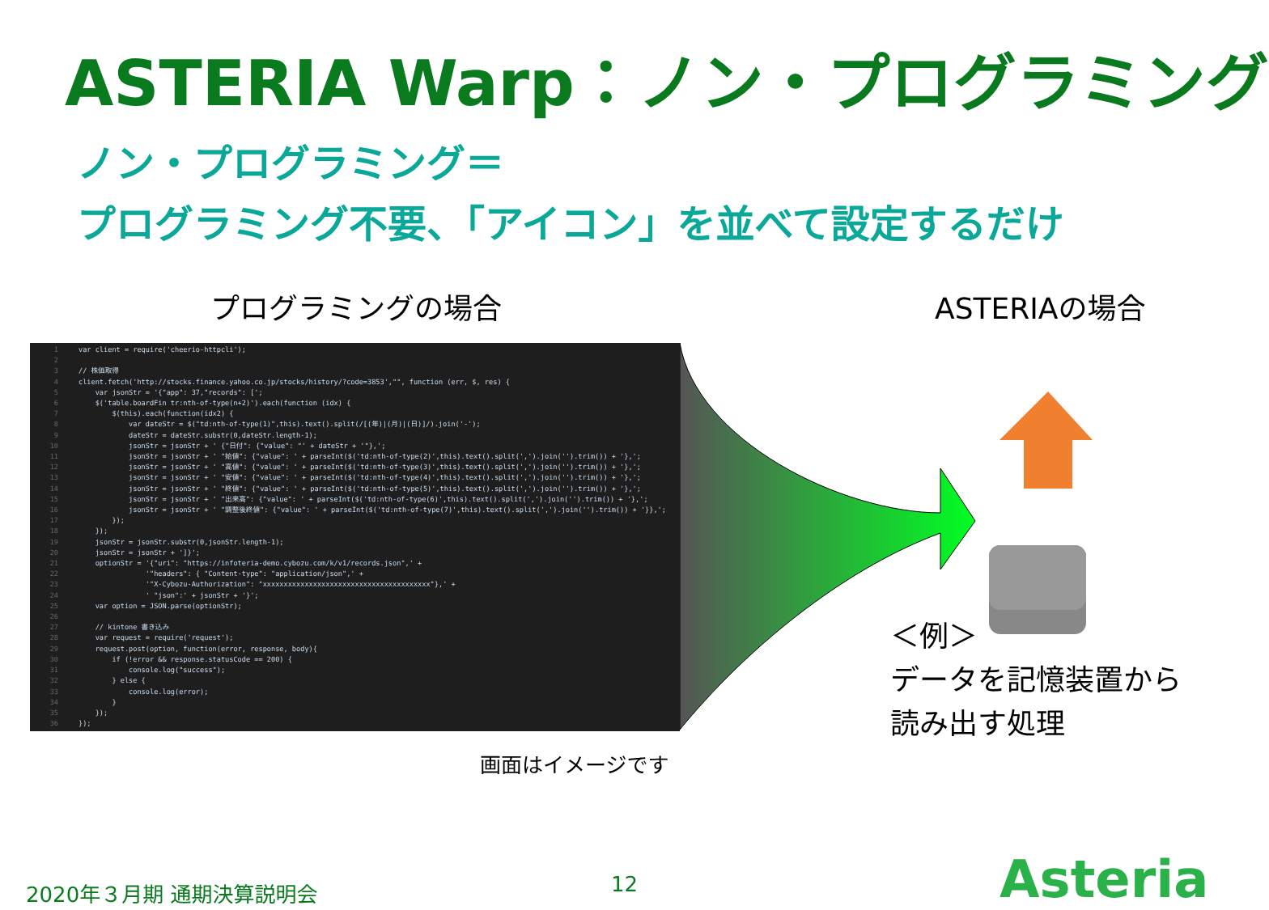ASTERIA Warp：ノン・プログラミング
ノン・プログラミング＝
プログラミング不要、「アイコン」を並べて設定するだけ
プログラミングの場合 ASTERIAの場合
1 var client = require('cheerio-httpcli'); 2 3 // 株価取得 4 client.fetch('http://stocks.finance.yahoo.co.jp/stocks/history/?code=3853',"", function (err, $, res) { 5 var jsonStr = '{"app": 37,"records": ['; 6 $('table.boardFin tr:nth-of-type(n+2)').each(function (idx) { 7 $(this).each(function(idx2) { 8 var dateStr = $("td:nth-of-type(1)",this).text().split(/[(年)|(月)|(日)]/).join('-'); 9 dateStr = dateStr.substr(0,dateStr.length-1); 10 jsonStr = jsonStr + ' {"日付": {"value": "' + dateStr + '"},'; 11 jsonStr = jsonStr + ' "始値": {"value": ' + parseInt($('td:nth-of-type(2)',this).text().split(',').join('').trim()) + '},'; 12 jsonStr = jsonStr + ' "高値": {"value": ' + parseInt($('td:nth-of-type(3)',this).text().split(',').join('').trim()) + '},'; 13 jsonStr = jsonStr + ' "安値": {"value": ' + parseInt($('td:nth-of-type(4)',this).text().split(',').join('').trim()) + '},'; 14 jsonStr = jsonStr + ' "終値": {"value": ' + parseInt($('td:nth-of-type(5)',this).text().split(',').join('').trim()) + '},'; 15 jsonStr = jsonStr + ' "出来高": {"value": ' + parseInt($('td:nth-of-type(6)',this).text().split(',').join('').trim()) + '},'; 16 jsonStr = jsonStr + ' "調整後終値": {"value": ' + parseInt($('td:nth-of-type(7)',this).text().split(',').join('').trim()) + '}},'; 17 }); 18 }); 19 jsonStr = jsonStr.substr(0,jsonStr.length-1); 20 jsonStr = jsonStr + ']}'; 21 optionStr = '{"uri": "https://infoteria-demo.cybozu.com/k/v1/records.json",' + 22 '"headers": { "Content-type": "application/json",' + 23 '"X-Cybozu-Authorization": "xxxxxxxxxxxxxxxxxxxxxxxxxxxxxxxxxxxxxxxx"},' + 24 ' "json":' + jsonStr + '}'; 25 var option = JSON.parse(optionStr); 26 27 // kintone 書き込み 28 var request = require('request'); 29 request.post(option, function(error, response, body){ 30 if (!error && response.statusCode == 200) { 31 console.log("success"); 32 } else { 33 console.log(error); 34 } 35 }); 36 });
＜例＞
データを記憶装置から
読み出す処理
画面はイメージです
2020年３月期 通期決算説明会 12 Asteria